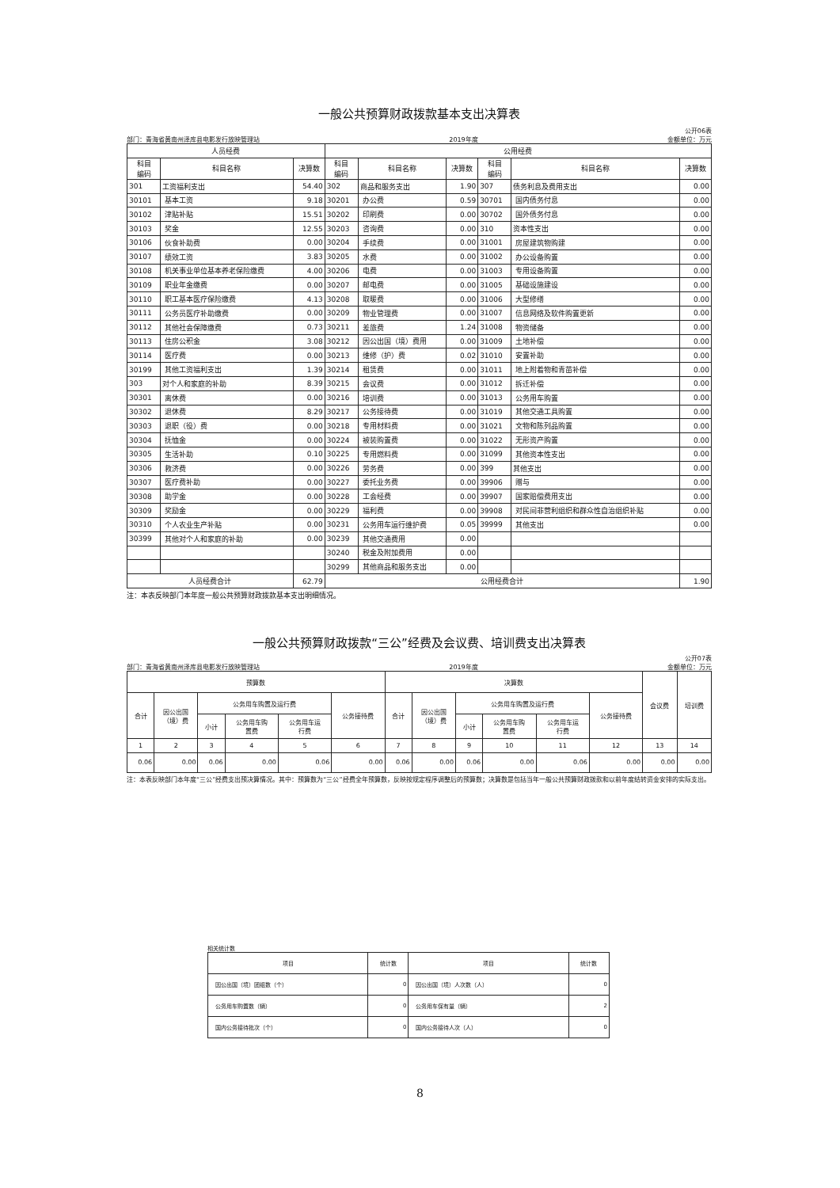一般公共预算财政拨款基本支出决算表
部门：青海省黄南州泽库县电影发行放映管理站 2019年度 公开06表
金额单位：万元
| 人员经费 | | | 公用经费 | | | | | |
| --- | --- | --- | --- | --- | --- | --- | --- | --- |
| 科目 编码 | 科目名称 | 决算数 | 科目 编码 | 科目名称 | 决算数 | 科目 编码 | 科目名称 | 决算数 |
| 301 | 工资福利支出 | 54.40 | 302 | 商品和服务支出 | 1.90 | 307 | 债务利息及费用支出 | 0.00 |
| 30101 | 基本工资 | 9.18 | 30201 | 办公费 | 0.59 | 30701 | 国内债务付息 | 0.00 |
| 30102 | 津贴补贴 | 15.51 | 30202 | 印刷费 | 0.00 | 30702 | 国外债务付息 | 0.00 |
| 30103 | 奖金 | 12.55 | 30203 | 咨询费 | 0.00 | 310 | 资本性支出 | 0.00 |
| 30106 | 伙食补助费 | 0.00 | 30204 | 手续费 | 0.00 | 31001 | 房屋建筑物购建 | 0.00 |
| 30107 | 绩效工资 | 3.83 | 30205 | 水费 | 0.00 | 31002 | 办公设备购置 | 0.00 |
| 30108 | 机关事业单位基本养老保险缴费 | 4.00 | 30206 | 电费 | 0.00 | 31003 | 专用设备购置 | 0.00 |
| 30109 | 职业年金缴费 | 0.00 | 30207 | 邮电费 | 0.00 | 31005 | 基础设施建设 | 0.00 |
| 30110 | 职工基本医疗保险缴费 | 4.13 | 30208 | 取暖费 | 0.00 | 31006 | 大型修缮 | 0.00 |
| 30111 | 公务员医疗补助缴费 | 0.00 | 30209 | 物业管理费 | 0.00 | 31007 | 信息网络及软件购置更新 | 0.00 |
| 30112 | 其他社会保障缴费 | 0.73 | 30211 | 差旅费 | 1.24 | 31008 | 物资储备 | 0.00 |
| 30113 | 住房公积金 | 3.08 | 30212 | 因公出国（境）费用 | 0.00 | 31009 | 土地补偿 | 0.00 |
| 30114 | 医疗费 | 0.00 | 30213 | 维修（护）费 | 0.02 | 31010 | 安置补助 | 0.00 |
| 30199 | 其他工资福利支出 | 1.39 | 30214 | 租赁费 | 0.00 | 31011 | 地上附着物和青苗补偿 | 0.00 |
| 303 | 对个人和家庭的补助 | 8.39 | 30215 | 会议费 | 0.00 | 31012 | 拆迁补偿 | 0.00 |
| 30301 | 离休费 | 0.00 | 30216 | 培训费 | 0.00 | 31013 | 公务用车购置 | 0.00 |
| 30302 | 退休费 | 8.29 | 30217 | 公务接待费 | 0.00 | 31019 | 其他交通工具购置 | 0.00 |
| 30303 | 退职（役）费 | 0.00 | 30218 | 专用材料费 | 0.00 | 31021 | 文物和陈列品购置 | 0.00 |
| 30304 | 抚恤金 | 0.00 | 30224 | 被装购置费 | 0.00 | 31022 | 无形资产购置 | 0.00 |
| 30305 | 生活补助 | 0.10 | 30225 | 专用燃料费 | 0.00 | 31099 | 其他资本性支出 | 0.00 |
| 30306 | 救济费 | 0.00 | 30226 | 劳务费 | 0.00 | 399 | 其他支出 | 0.00 |
| 30307 | 医疗费补助 | 0.00 | 30227 | 委托业务费 | 0.00 | 39906 | 赠与 | 0.00 |
| 30308 | 助学金 | 0.00 | 30228 | 工会经费 | 0.00 | 39907 | 国家赔偿费用支出 | 0.00 |
| 30309 | 奖励金 | 0.00 | 30229 | 福利费 | 0.00 | 39908 | 对民间非营利组织和群众性自治组织补贴 | 0.00 |
| 30310 | 个人农业生产补贴 | 0.00 | 30231 | 公务用车运行维护费 | 0.05 | 39999 | 其他支出 | 0.00 |
| 30399 | 其他对个人和家庭的补助 | 0.00 | 30239 | 其他交通费用 | 0.00 | | | |
| | | | 30240 | 税金及附加费用 | 0.00 | | | |
| | | | 30299 | 其他商品和服务支出 | 0.00 | | | |
| 人员经费合计 | | 62.79 | 公用经费合计 | | | | | 1.90 |
注：本表反映部门本年度一般公共预算财政拨款基本支出明细情况。
一般公共预算财政拨款“三公”经费及会议费、培训费支出决算表
部门：青海省黄南州泽库县电影发行放映管理站 2019年度 公开07表
金额单位：万元
| 预算数 | | | | | | 决算数 | | | | | | 会议费 | 培训费 |
| --- | --- | --- | --- | --- | --- | --- | --- | --- | --- | --- | --- | --- | --- |
| 合计 | 因公出国 （境）费 | 公务用车购置及运行费 | | | 公务接待费 | 合计 | 因公出国 （境）费 | 公务用车购置及运行费 | | | 公务接待费 | | |
| | | 小计 | 公务用车购 置费 | 公务用车运 行费 | | | | 小计 | 公务用车购 置费 | 公务用车运 行费 | | | |
| 1 | 2 | 3 | 4 | 5 | 6 | 7 | 8 | 9 | 10 | 11 | 12 | 13 | 14 |
| 0.06 | 0.00 | 0.06 | 0.00 | 0.06 | 0.00 | 0.06 | 0.00 | 0.06 | 0.00 | 0.06 | 0.00 | 0.00 | 0.00 |
注：本表反映部门本年度“三公”经费支出预决算情况。其中：预算数为“三公”经费全年预算数，反映按规定程序调整后的预算数；决算数是包括当年一般公共预算财政拨款和以前年度结转资金安排的实际支出。
相关统计数
| 项目 | 统计数 | 项目 | 统计数 |
| --- | --- | --- | --- |
| 因公出国（境）团组数（个） | 0 | 因公出国（境）人次数（人） | 0 |
| 公务用车购置数（辆） | 0 | 公务用车保有量（辆） | 2 |
| 国内公务接待批次（个） | 0 | 国内公务接待人次（人） | 0 |
8